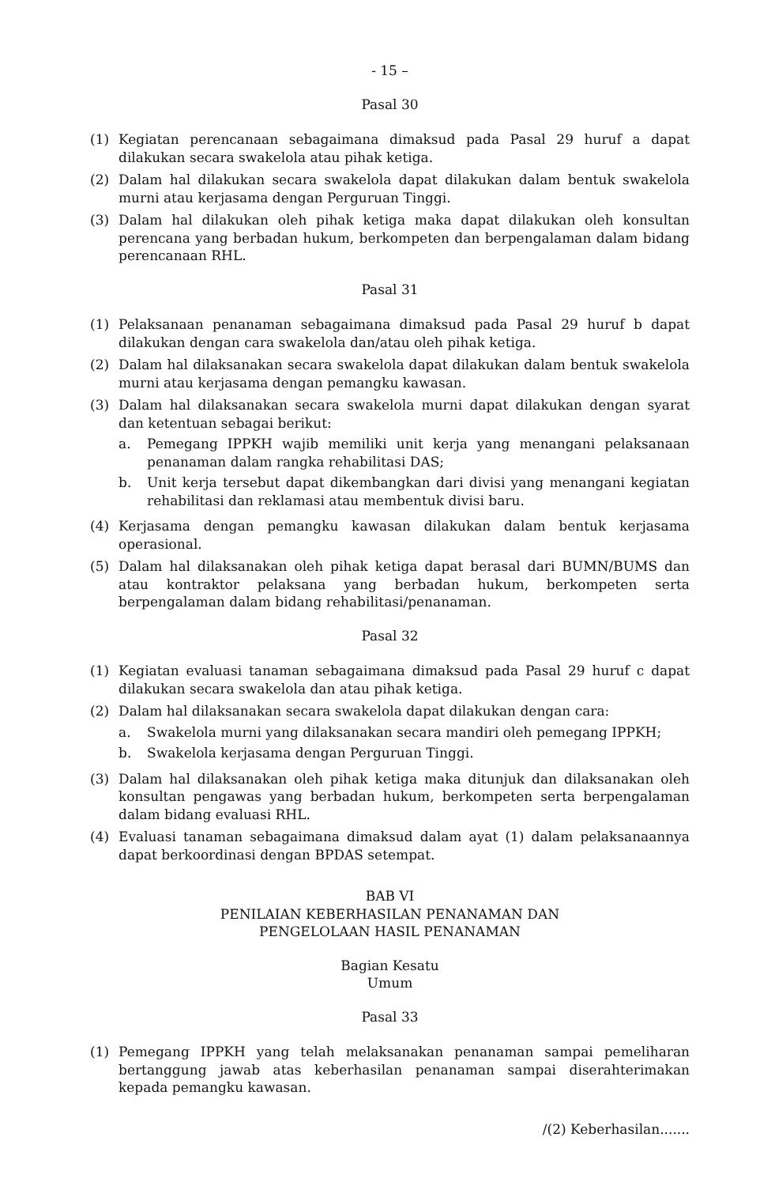- 15 –
Pasal 30
(1) Kegiatan perencanaan sebagaimana dimaksud pada Pasal 29 huruf a dapat dilakukan secara swakelola atau pihak ketiga.
(2) Dalam hal dilakukan secara swakelola dapat dilakukan dalam bentuk swakelola murni atau kerjasama dengan Perguruan Tinggi.
(3) Dalam hal dilakukan oleh pihak ketiga maka dapat dilakukan oleh konsultan perencana yang berbadan hukum, berkompeten dan berpengalaman dalam bidang perencanaan RHL.
Pasal 31
(1) Pelaksanaan penanaman sebagaimana dimaksud pada Pasal 29 huruf b dapat dilakukan dengan cara swakelola dan/atau oleh pihak ketiga.
(2) Dalam hal dilaksanakan secara swakelola dapat dilakukan dalam bentuk swakelola murni atau kerjasama dengan pemangku kawasan.
(3) Dalam hal dilaksanakan secara swakelola murni dapat dilakukan dengan syarat dan ketentuan sebagai berikut:
a. Pemegang IPPKH wajib memiliki unit kerja yang menangani pelaksanaan penanaman dalam rangka rehabilitasi DAS;
b. Unit kerja tersebut dapat dikembangkan dari divisi yang menangani kegiatan rehabilitasi dan reklamasi atau membentuk divisi baru.
(4) Kerjasama dengan pemangku kawasan dilakukan dalam bentuk kerjasama operasional.
(5) Dalam hal dilaksanakan oleh pihak ketiga dapat berasal dari BUMN/BUMS dan atau kontraktor pelaksana yang berbadan hukum, berkompeten serta berpengalaman dalam bidang rehabilitasi/penanaman.
Pasal 32
(1) Kegiatan evaluasi tanaman sebagaimana dimaksud pada Pasal 29 huruf c dapat dilakukan secara swakelola dan atau pihak ketiga.
(2) Dalam hal dilaksanakan secara swakelola dapat dilakukan dengan cara:
a. Swakelola murni yang dilaksanakan secara mandiri oleh pemegang IPPKH;
b. Swakelola kerjasama dengan Perguruan Tinggi.
(3) Dalam hal dilaksanakan oleh pihak ketiga maka ditunjuk dan dilaksanakan oleh konsultan pengawas yang berbadan hukum, berkompeten serta berpengalaman dalam bidang evaluasi RHL.
(4) Evaluasi tanaman sebagaimana dimaksud dalam ayat (1) dalam pelaksanaannya dapat berkoordinasi dengan BPDAS setempat.
BAB VI
PENILAIAN KEBERHASILAN PENANAMAN DAN
PENGELOLAAN HASIL PENANAMAN
Bagian Kesatu
Umum
Pasal 33
(1) Pemegang IPPKH yang telah melaksanakan penanaman sampai pemeliharan bertanggung jawab atas keberhasilan penanaman sampai diserahterimakan kepada pemangku kawasan.
/(2) Keberhasilan.......